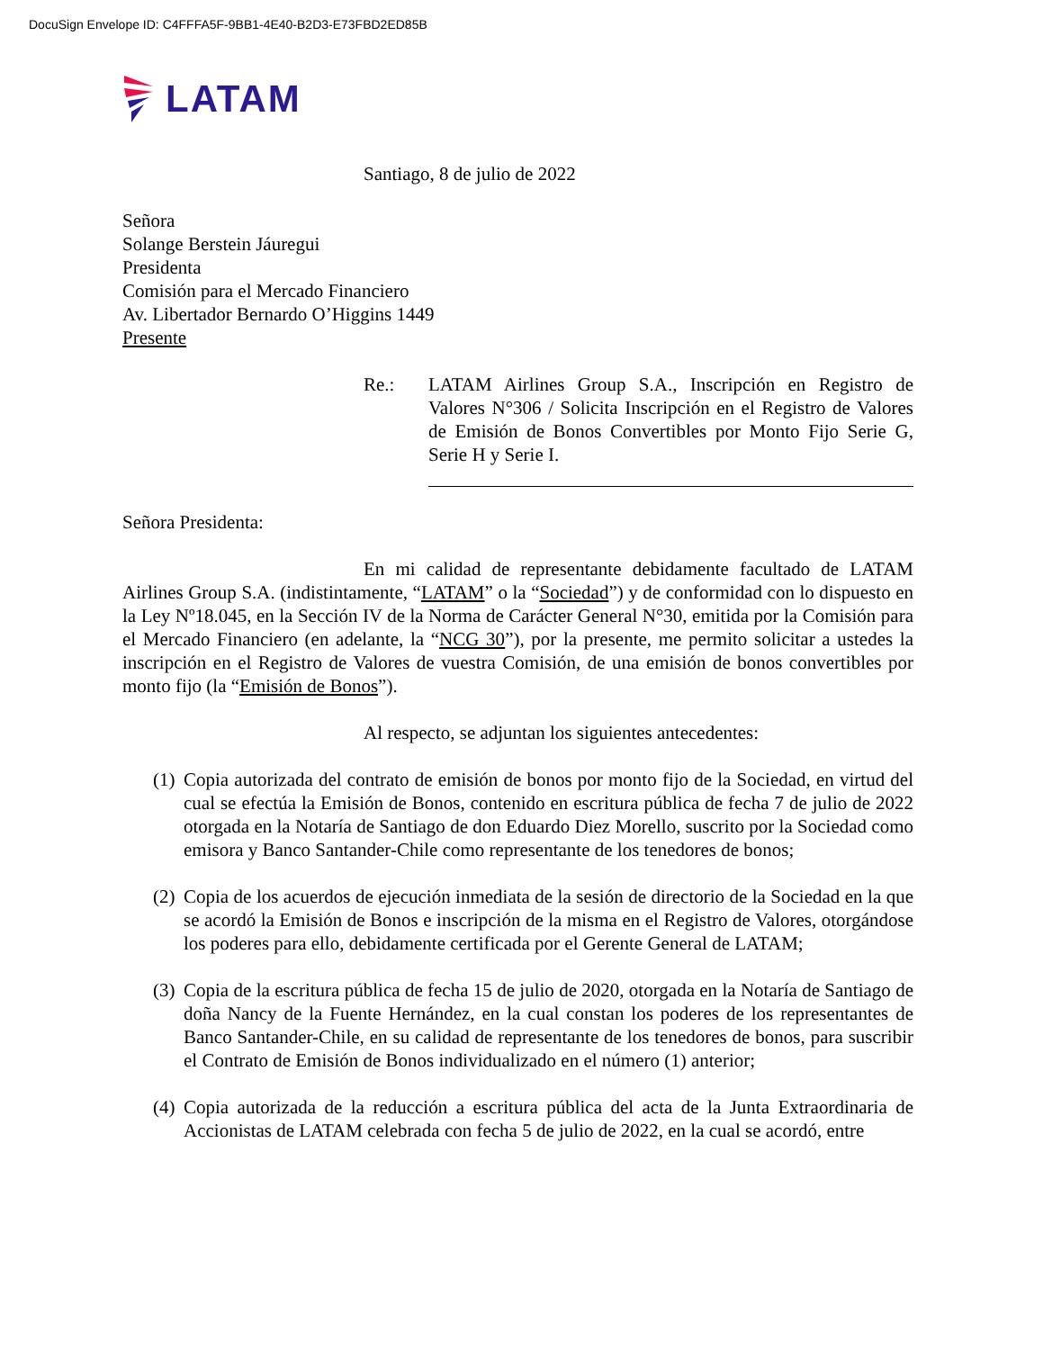DocuSign Envelope ID: C4FFFA5F-9BB1-4E40-B2D3-E73FBD2ED85B
LATAM
Santiago, 8 de julio de 2022
Señora
Solange Berstein Jáuregui
Presidenta
Comisión para el Mercado Financiero
Av. Libertador Bernardo O’Higgins 1449
Presente
Re.: LATAM Airlines Group S.A., Inscripción en Registro de Valores N°306 / Solicita Inscripción en el Registro de Valores de Emisión de Bonos Convertibles por Monto Fijo Serie G, Serie H y Serie I.
Señora Presidenta:
En mi calidad de representante debidamente facultado de LATAM Airlines Group S.A. (indistintamente, “LATAM” o la “Sociedad”) y de conformidad con lo dispuesto en la Ley Nº18.045, en la Sección IV de la Norma de Carácter General N°30, emitida por la Comisión para el Mercado Financiero (en adelante, la “NCG 30”), por la presente, me permito solicitar a ustedes la inscripción en el Registro de Valores de vuestra Comisión, de una emisión de bonos convertibles por monto fijo (la “Emisión de Bonos”).
Al respecto, se adjuntan los siguientes antecedentes:
(1) Copia autorizada del contrato de emisión de bonos por monto fijo de la Sociedad, en virtud del cual se efectúa la Emisión de Bonos, contenido en escritura pública de fecha 7 de julio de 2022 otorgada en la Notaría de Santiago de don Eduardo Diez Morello, suscrito por la Sociedad como emisora y Banco Santander-Chile como representante de los tenedores de bonos;
(2) Copia de los acuerdos de ejecución inmediata de la sesión de directorio de la Sociedad en la que se acordó la Emisión de Bonos e inscripción de la misma en el Registro de Valores, otorgándose los poderes para ello, debidamente certificada por el Gerente General de LATAM;
(3) Copia de la escritura pública de fecha 15 de julio de 2020, otorgada en la Notaría de Santiago de doña Nancy de la Fuente Hernández, en la cual constan los poderes de los representantes de Banco Santander-Chile, en su calidad de representante de los tenedores de bonos, para suscribir el Contrato de Emisión de Bonos individualizado en el número (1) anterior;
(4) Copia autorizada de la reducción a escritura pública del acta de la Junta Extraordinaria de Accionistas de LATAM celebrada con fecha 5 de julio de 2022, en la cual se acordó, entre